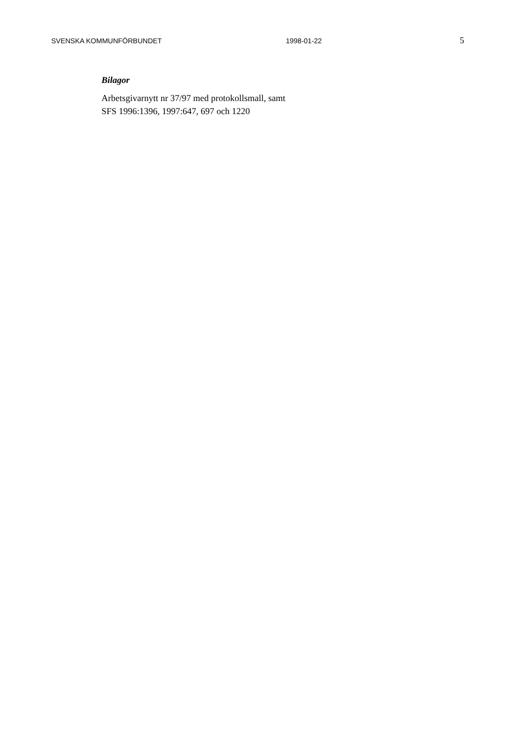SVENSKA KOMMUNFÖRBUNDET 1998-01-22 5
Bilagor
Arbetsgivarnytt nr 37/97 med protokollsmall, samt
SFS 1996:1396, 1997:647, 697 och 1220